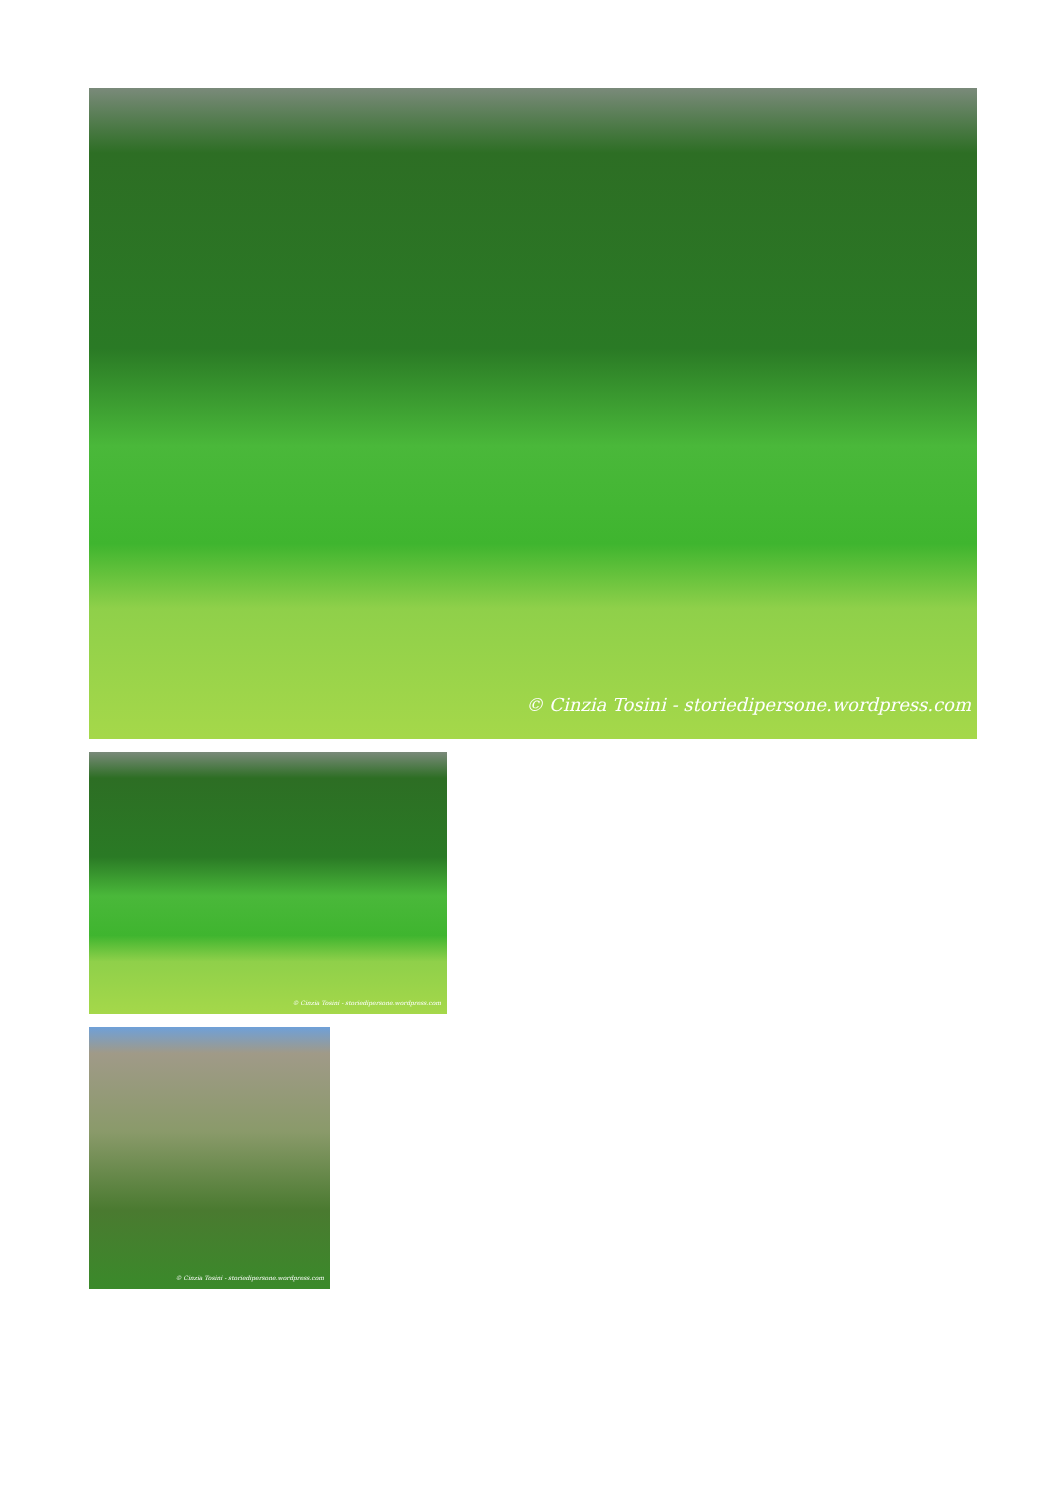© Cinzia Tosini - storiedipersone.wordpress.com
© Cinzia Tosini - storiedipersone.wordpress.com
© Cinzia Tosini - storiedipersone.wordpress.com